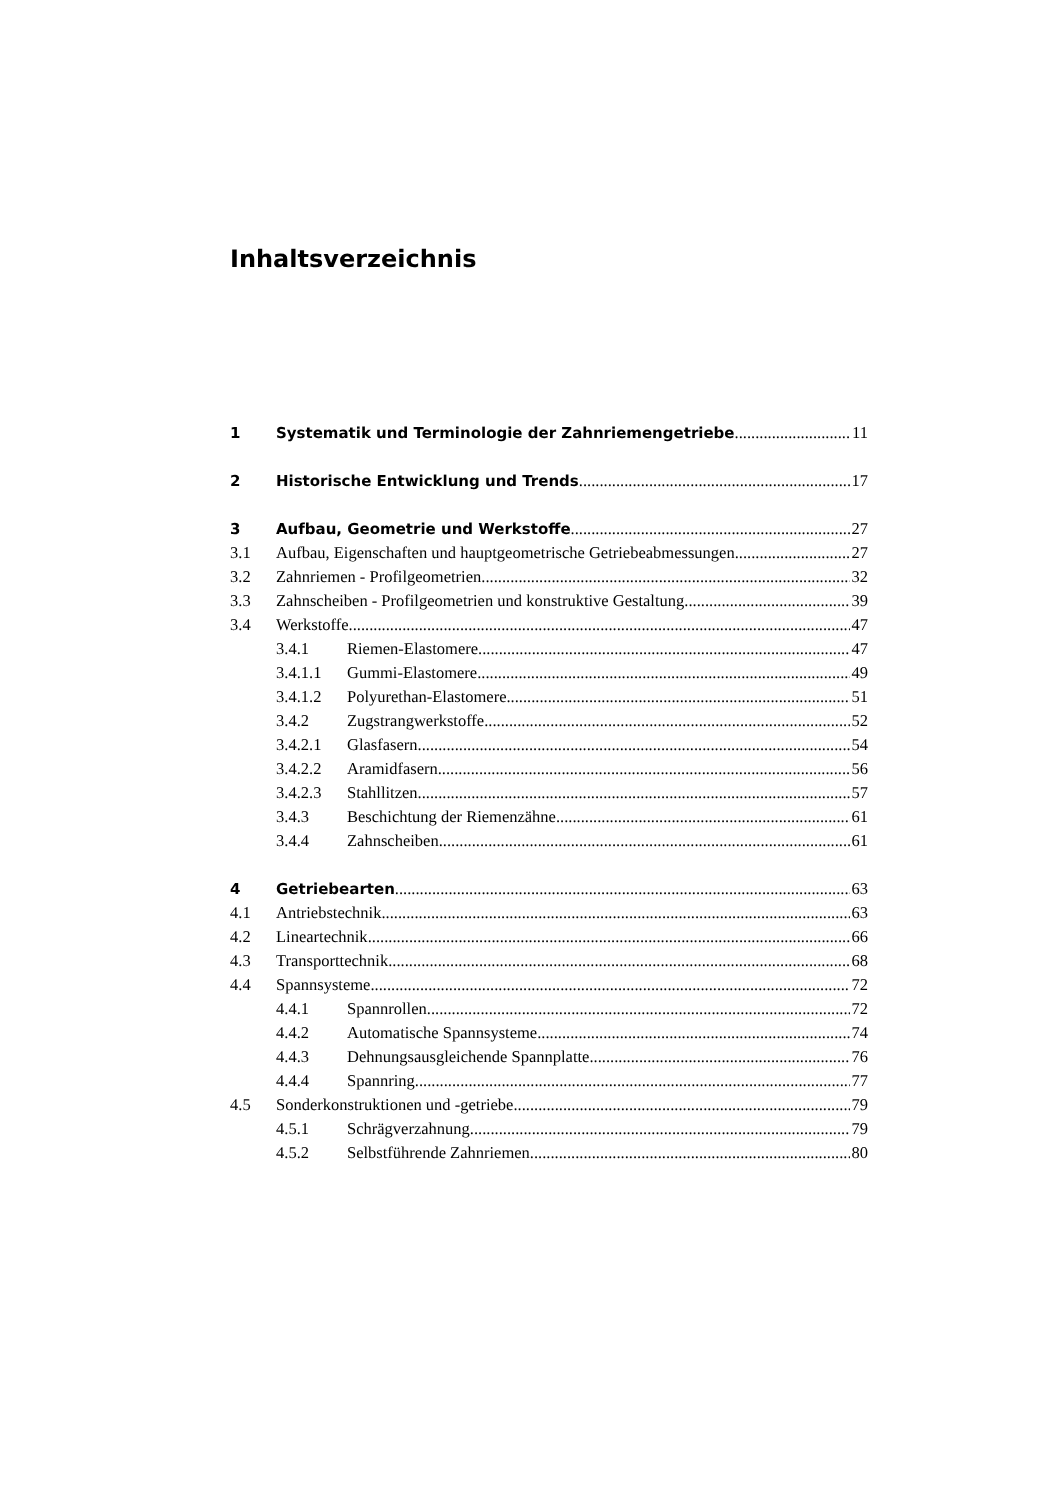Inhaltsverzeichnis
1 Systematik und Terminologie der Zahnriemengetriebe 11
2 Historische Entwicklung und Trends 17
3 Aufbau, Geometrie und Werkstoffe 27
3.1 Aufbau, Eigenschaften und hauptgeometrische Getriebeabmessungen 27
3.2 Zahnriemen - Profilgeometrien 32
3.3 Zahnscheiben - Profilgeometrien und konstruktive Gestaltung 39
3.4 Werkstoffe 47
3.4.1 Riemen-Elastomere 47
3.4.1.1 Gummi-Elastomere 49
3.4.1.2 Polyurethan-Elastomere 51
3.4.2 Zugstrangwerkstoffe 52
3.4.2.1 Glasfasern 54
3.4.2.2 Aramidfasern 56
3.4.2.3 Stahllitzen 57
3.4.3 Beschichtung der Riemenzähne 61
3.4.4 Zahnscheiben 61
4 Getriebearten 63
4.1 Antriebstechnik 63
4.2 Lineartechnik 66
4.3 Transporttechnik 68
4.4 Spannsysteme 72
4.4.1 Spannrollen 72
4.4.2 Automatische Spannsysteme 74
4.4.3 Dehnungsausgleichende Spannplatte 76
4.4.4 Spannring 77
4.5 Sonderkonstruktionen und -getriebe 79
4.5.1 Schrägverzahnung 79
4.5.2 Selbstführende Zahnriemen 80